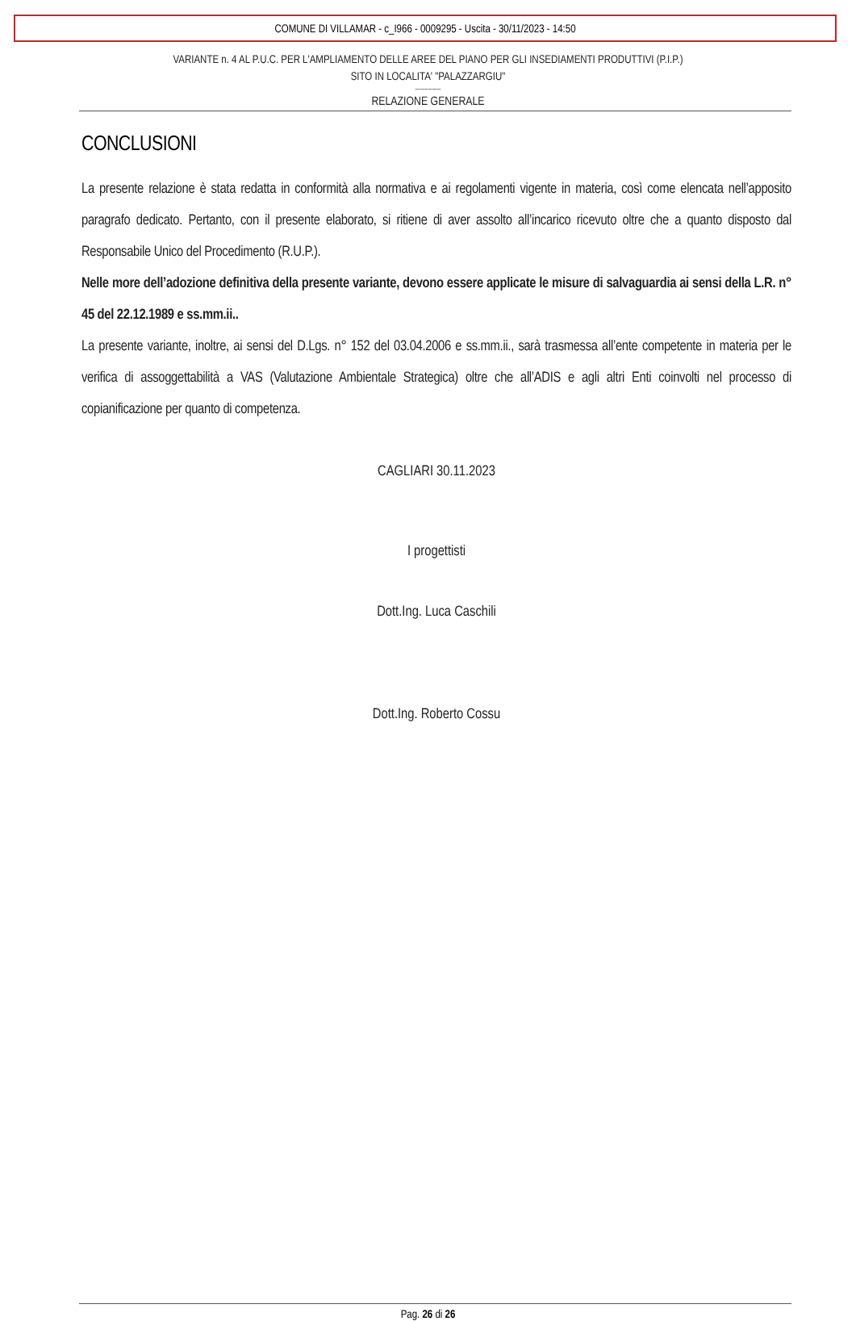COMUNE DI VILLAMAR - c_I966 - 0009295 - Uscita - 30/11/2023 - 14:50
VARIANTE n. 4 AL P.U.C. PER L'AMPLIAMENTO DELLE AREE DEL PIANO PER GLI INSEDIAMENTI PRODUTTIVI (P.I.P.)
SITO IN LOCALITA' "PALAZZARGIU"
-------------
RELAZIONE GENERALE
CONCLUSIONI
La presente relazione è stata redatta in conformità alla normativa e ai regolamenti vigente in materia, così come elencata nell’apposito paragrafo dedicato. Pertanto, con il presente elaborato, si ritiene di aver assolto all’incarico ricevuto oltre che a quanto disposto dal Responsabile Unico del Procedimento (R.U.P.).
Nelle more dell’adozione definitiva della presente variante, devono essere applicate le misure di salvaguardia ai sensi della L.R. n° 45 del 22.12.1989 e ss.mm.ii..
La presente variante, inoltre, ai sensi del D.Lgs. n° 152 del 03.04.2006 e ss.mm.ii., sarà trasmessa all’ente competente in materia per le verifica di assoggettabilità a VAS (Valutazione Ambientale Strategica) oltre che all’ADIS e agli altri Enti coinvolti nel processo di copianificazione per quanto di competenza.
CAGLIARI 30.11.2023
I progettisti
Dott.Ing. Luca Caschili
Dott.Ing. Roberto Cossu
Pag. 26 di 26